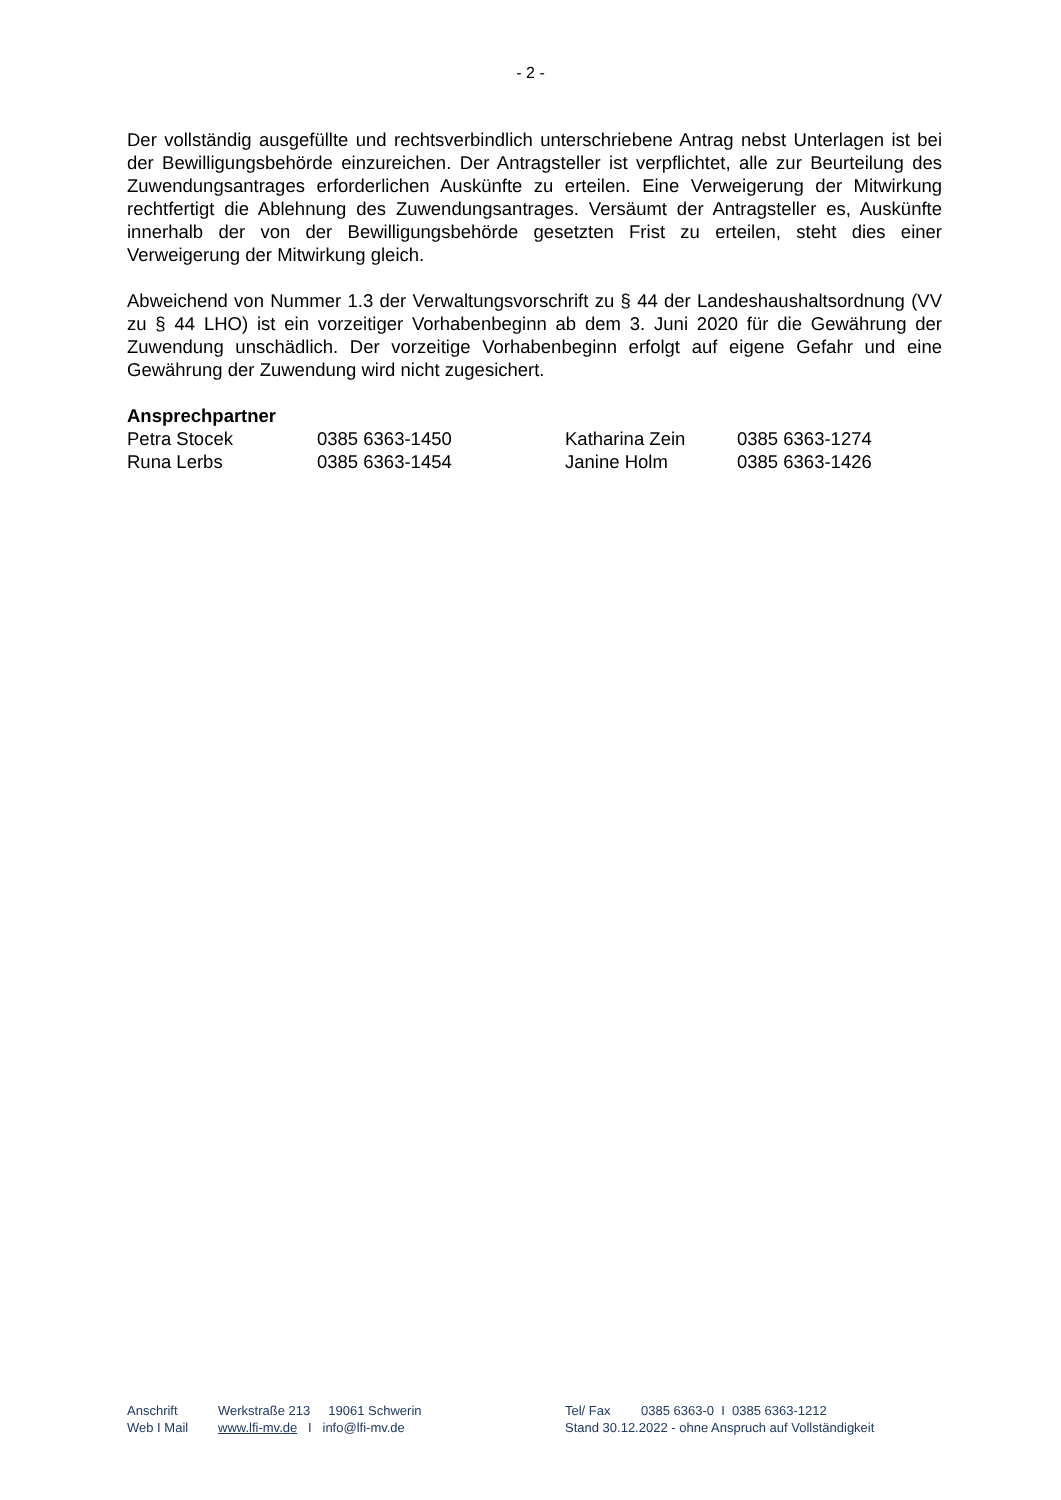- 2 -
Der vollständig ausgefüllte und rechtsverbindlich unterschriebene Antrag nebst Unterlagen ist bei der Bewilligungsbehörde einzureichen. Der Antragsteller ist verpflichtet, alle zur Beurteilung des Zuwendungsantrages erforderlichen Auskünfte zu erteilen. Eine Verweigerung der Mitwirkung rechtfertigt die Ablehnung des Zuwendungsantrages. Versäumt der Antragsteller es, Auskünfte innerhalb der von der Bewilligungsbehörde gesetzten Frist zu erteilen, steht dies einer Verweigerung der Mitwirkung gleich.
Abweichend von Nummer 1.3 der Verwaltungsvorschrift zu § 44 der Landeshaushaltsordnung (VV zu § 44 LHO) ist ein vorzeitiger Vorhabenbeginn ab dem 3. Juni 2020 für die Gewährung der Zuwendung unschädlich. Der vorzeitige Vorhabenbeginn erfolgt auf eigene Gefahr und eine Gewährung der Zuwendung wird nicht zugesichert.
Ansprechpartner
| Petra Stocek | 0385 6363-1450 | Katharina Zein | 0385 6363-1274 |
| Runa Lerbs | 0385 6363-1454 | Janine Holm | 0385 6363-1426 |
| Anschrift | Werkstraße 213 19061 Schwerin | Tel/ Fax | 0385 6363-0 I 0385 6363-1212 |
| Web I Mail | www.lfi-mv.de I info@lfi-mv.de | Stand 30.12.2022 - ohne Anspruch auf Vollständigkeit | |